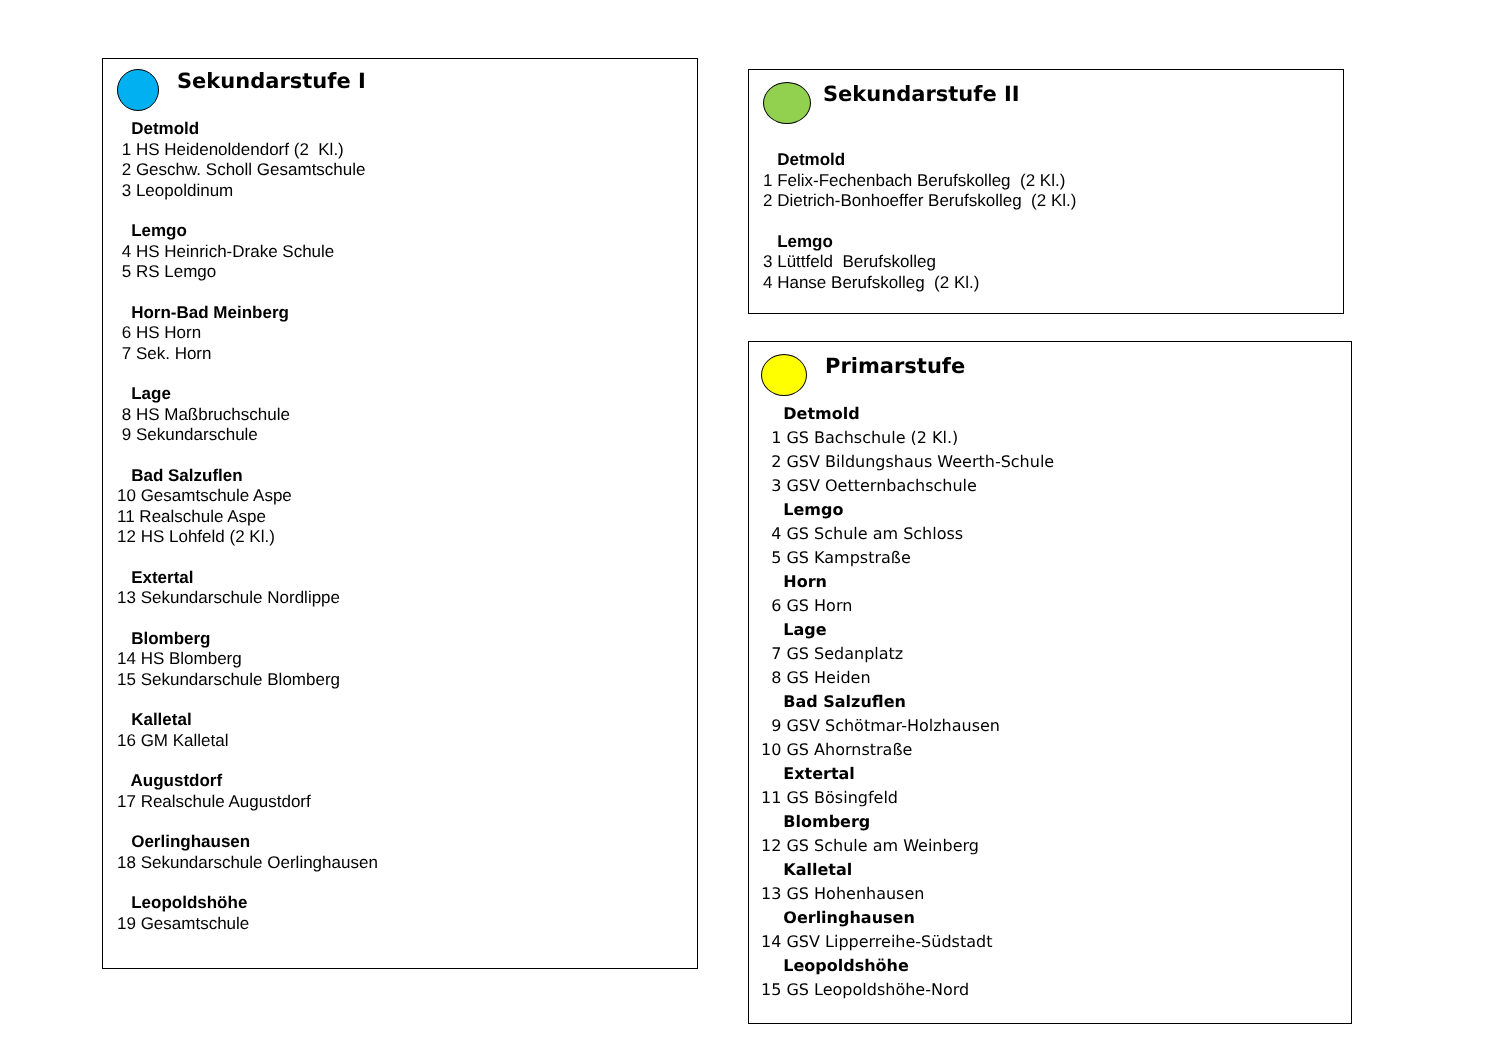Sekundarstufe I
Detmold 1 HS Heidenoldendorf (2 Kl.) 2 Geschw. Scholl Gesamtschule 3 Leopoldinum
Lemgo 4 HS Heinrich-Drake Schule 5 RS Lemgo
Horn-Bad Meinberg 6 HS Horn 7 Sek. Horn
Lage 8 HS Maßbruchschule 9 Sekundarschule
Bad Salzuflen 10 Gesamtschule Aspe 11 Realschule Aspe 12 HS Lohfeld (2 Kl.)
Extertal 13 Sekundarschule Nordlippe
Blomberg 14 HS Blomberg 15 Sekundarschule Blomberg
Kalletal 16 GM Kalletal
Augustdorf 17 Realschule Augustdorf
Oerlinghausen 18 Sekundarschule Oerlinghausen
Leopoldshöhe 19 Gesamtschule
Sekundarstufe II
Detmold 1 Felix-Fechenbach Berufskolleg (2 Kl.) 2 Dietrich-Bonhoeffer Berufskolleg (2 Kl.)
Lemgo 3 Lüttfeld Berufskolleg 4 Hanse Berufskolleg (2 Kl.)
Primarstufe
Detmold 1 GS Bachschule (2 Kl.) 2 GSV Bildungshaus Weerth-Schule 3 GSV Oetternbachschule Lemgo 4 GS Schule am Schloss 5 GS Kampstraße Horn 6 GS Horn Lage 7 GS Sedanplatz 8 GS Heiden Bad Salzuflen 9 GSV Schötmar-Holzhausen 10 GS Ahornstraße Extertal 11 GS Bösingfeld Blomberg 12 GS Schule am Weinberg Kalletal 13 GS Hohenhausen Oerlinghausen 14 GSV Lipperreihe-Südstadt Leopoldshöhe 15 GS Leopoldshöhe-Nord